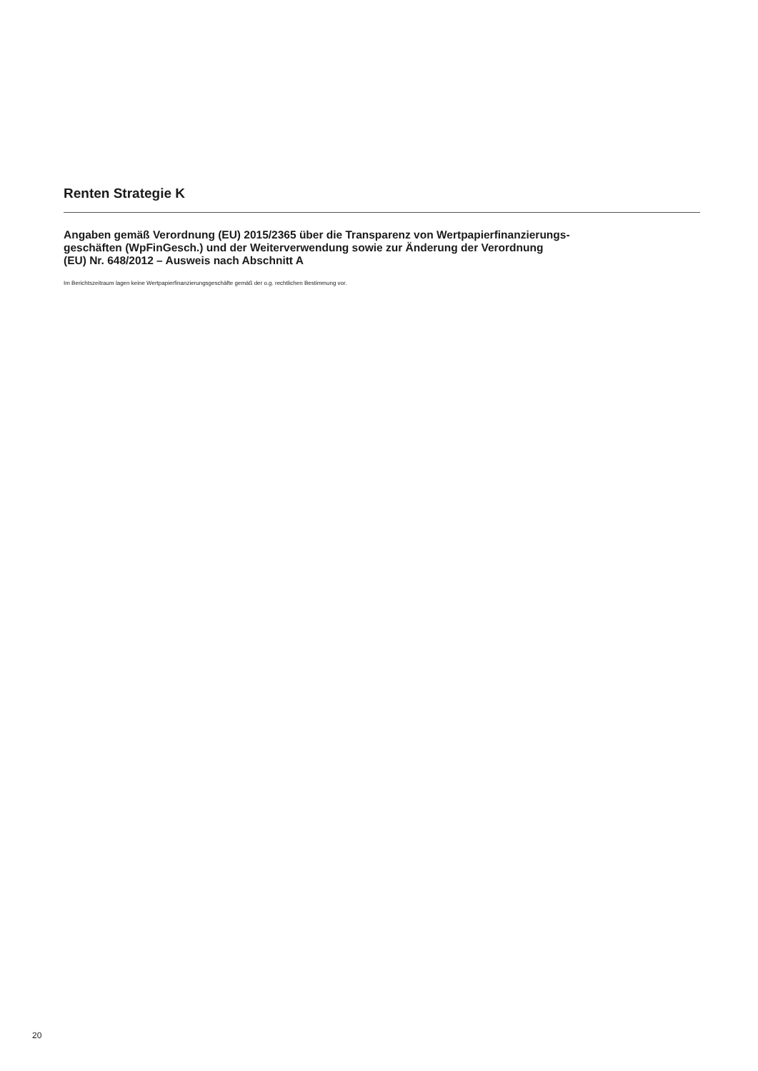Renten Strategie K
Angaben gemäß Verordnung (EU) 2015/2365 über die Transparenz von Wertpapierfinanzierungs-
geschäften (WpFinGesch.) und der Weiterverwendung sowie zur Änderung der Verordnung
(EU) Nr. 648/2012 – Ausweis nach Abschnitt A
Im Berichtszeitraum lagen keine Wertpapierfinanzierungsgeschäfte gemäß der o.g. rechtlichen Bestimmung vor.
20